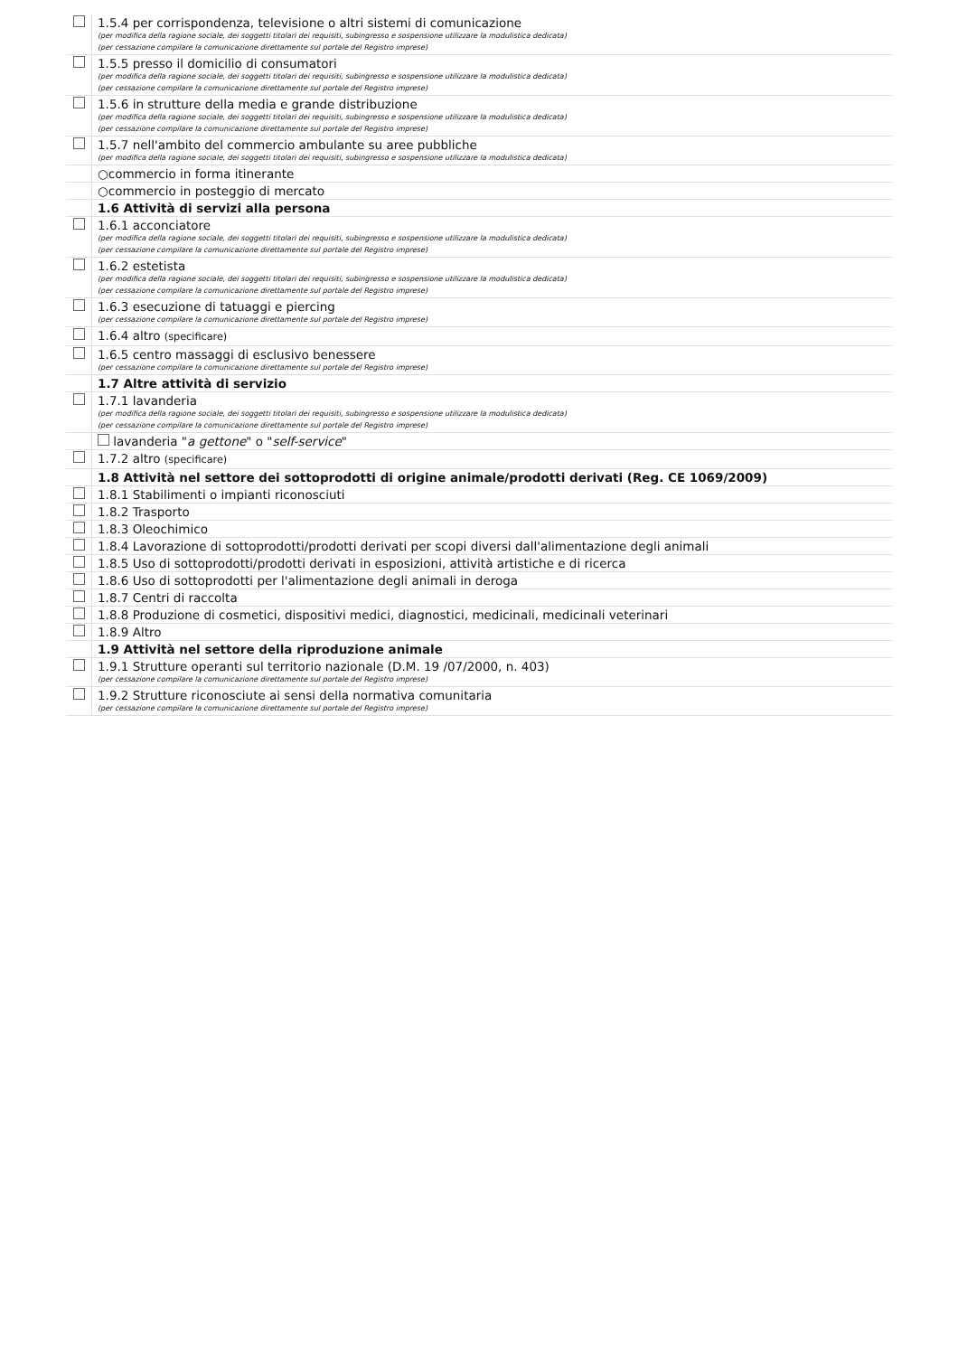| | 1.5.4 per corrispondenza, televisione o altri sistemi di comunicazione (per modifica della ragione sociale, dei soggetti titolari dei requisiti, subingresso e sospensione utilizzare la modulistica dedicata) (per cessazione compilare la comunicazione direttamente sul portale del Registro imprese) |
| | 1.5.5 presso il domicilio di consumatori (per modifica della ragione sociale, dei soggetti titolari dei requisiti, subingresso e sospensione utilizzare la modulistica dedicata) (per cessazione compilare la comunicazione direttamente sul portale del Registro imprese) |
| | 1.5.6 in strutture della media e grande distribuzione (per modifica della ragione sociale, dei soggetti titolari dei requisiti, subingresso e sospensione utilizzare la modulistica dedicata) (per cessazione compilare la comunicazione direttamente sul portale del Registro imprese) |
| | 1.5.7 nell'ambito del commercio ambulante su aree pubbliche (per modifica della ragione sociale, dei soggetti titolari dei requisiti, subingresso e sospensione utilizzare la modulistica dedicata) |
| | ○commercio in forma itinerante |
| | ○commercio in posteggio di mercato |
| | 1.6 Attività di servizi alla persona |
| | 1.6.1 acconciatore (per modifica della ragione sociale, dei soggetti titolari dei requisiti, subingresso e sospensione utilizzare la modulistica dedicata) (per cessazione compilare la comunicazione direttamente sul portale del Registro imprese) |
| | 1.6.2 estetista (per modifica della ragione sociale, dei soggetti titolari dei requisiti, subingresso e sospensione utilizzare la modulistica dedicata) (per cessazione compilare la comunicazione direttamente sul portale del Registro imprese) |
| | 1.6.3 esecuzione di tatuaggi e piercing (per cessazione compilare la comunicazione direttamente sul portale del Registro imprese) |
| | 1.6.4 altro (specificare) |
| | 1.6.5 centro massaggi di esclusivo benessere (per cessazione compilare la comunicazione direttamente sul portale del Registro imprese) |
| | 1.7 Altre attività di servizio |
| | 1.7.1 lavanderia (per modifica della ragione sociale, dei soggetti titolari dei requisiti, subingresso e sospensione utilizzare la modulistica dedicata) (per cessazione compilare la comunicazione direttamente sul portale del Registro imprese) |
| | lavanderia " a gettone " o " self-service " |
| | 1.7.2 altro (specificare) |
| | 1.8 Attività nel settore dei sottoprodotti di origine animale/prodotti derivati (Reg. CE 1069/2009) |
| | 1.8.1 Stabilimenti o impianti riconosciuti |
| | 1.8.2 Trasporto |
| | 1.8.3 Oleochimico |
| | 1.8.4 Lavorazione di sottoprodotti/prodotti derivati per scopi diversi dall'alimentazione degli animali |
| | 1.8.5 Uso di sottoprodotti/prodotti derivati in esposizioni, attività artistiche e di ricerca |
| | 1.8.6 Uso di sottoprodotti per l'alimentazione degli animali in deroga |
| | 1.8.7 Centri di raccolta |
| | 1.8.8 Produzione di cosmetici, dispositivi medici, diagnostici, medicinali, medicinali veterinari |
| | 1.8.9 Altro |
| | 1.9 Attività nel settore della riproduzione animale |
| | 1.9.1 Strutture operanti sul territorio nazionale (D.M. 19 /07/2000, n. 403) (per cessazione compilare la comunicazione direttamente sul portale del Registro imprese) |
| | 1.9.2 Strutture riconosciute ai sensi della normativa comunitaria (per cessazione compilare la comunicazione direttamente sul portale del Registro imprese) |